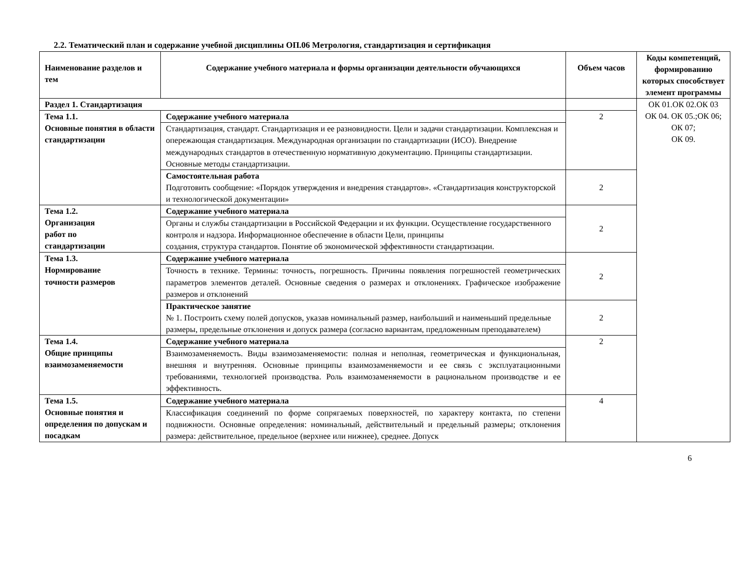2.2. Тематический план и содержание учебной дисциплины ОП.06 Метрология, стандартизация и сертификация
| Наименование разделов и тем | Содержание учебного материала и формы организации деятельности обучающихся | Объем часов | Коды компетенций, формированию которых способствует элемент программы |
| --- | --- | --- | --- |
| Раздел 1. Стандартизация | | | ОК 01.ОК 02.ОК 03 ОК 04. ОК 05.;ОК 06; ОК 07; ОК 09. |
| Тема 1.1. Основные понятия в области стандартизации | Содержание учебного материала | 2 | |
| | Стандартизация, стандарт. Стандартизация и ее разновидности. Цели и задачи стандартизации. Комплексная и опережающая стандартизация. Международная организации по стандартизации (ИСО). Внедрение международных стандартов в отечественную нормативную документацию. Принципы стандартизации. Основные методы стандартизации. | | |
| | Самостоятельная работа Подготовить сообщение: «Порядок утверждения и внедрения стандартов». «Стандартизация конструкторской и технологической документации» | 2 | |
| Тема 1.2. Организация работ по стандартизации | Содержание учебного материала | 2 | |
| | Органы и службы стандартизации в Российской Федерации и их функции. Осуществление государственного контроля и надзора. Информационное обеспечение в области Цели, принципы создания, структура стандартов. Понятие об экономической эффективности стандартизации. | | |
| Тема 1.3. Нормирование точности размеров | Содержание учебного материала | 2 | |
| | Точность в технике. Термины: точность, погрешность. Причины появления погрешностей геометрических параметров элементов деталей. Основные сведения о размерах и отклонениях. Графическое изображение размеров и отклонений | | |
| | Практическое занятие № 1. Построить схему полей допусков, указав номинальный размер, наибольший и наименьший предельные размеры, предельные отклонения и допуск размера (согласно вариантам, предложенным преподавателем) | 2 | |
| Тема 1.4. Общие принципы взаимозаменяемости | Содержание учебного материала | 2 | |
| | Взаимозаменяемость. Виды взаимозаменяемости: полная и неполная, геометрическая и функциональная, внешняя и внутренняя. Основные принципы взаимозаменяемости и ее связь с эксплуатационными требованиями, технологией производства. Роль взаимозаменяемости в рациональном производстве и ее эффективность. | | |
| Тема 1.5. Основные понятия и определения по допускам и посадкам | Содержание учебного материала | 4 | |
| | Классификация соединений по форме сопрягаемых поверхностей, по характеру контакта, по степени подвижности. Основные определения: номинальный, действительный и предельный размеры; отклонения размера: действительное, предельное (верхнее или нижнее), среднее. Допуск | | |
6